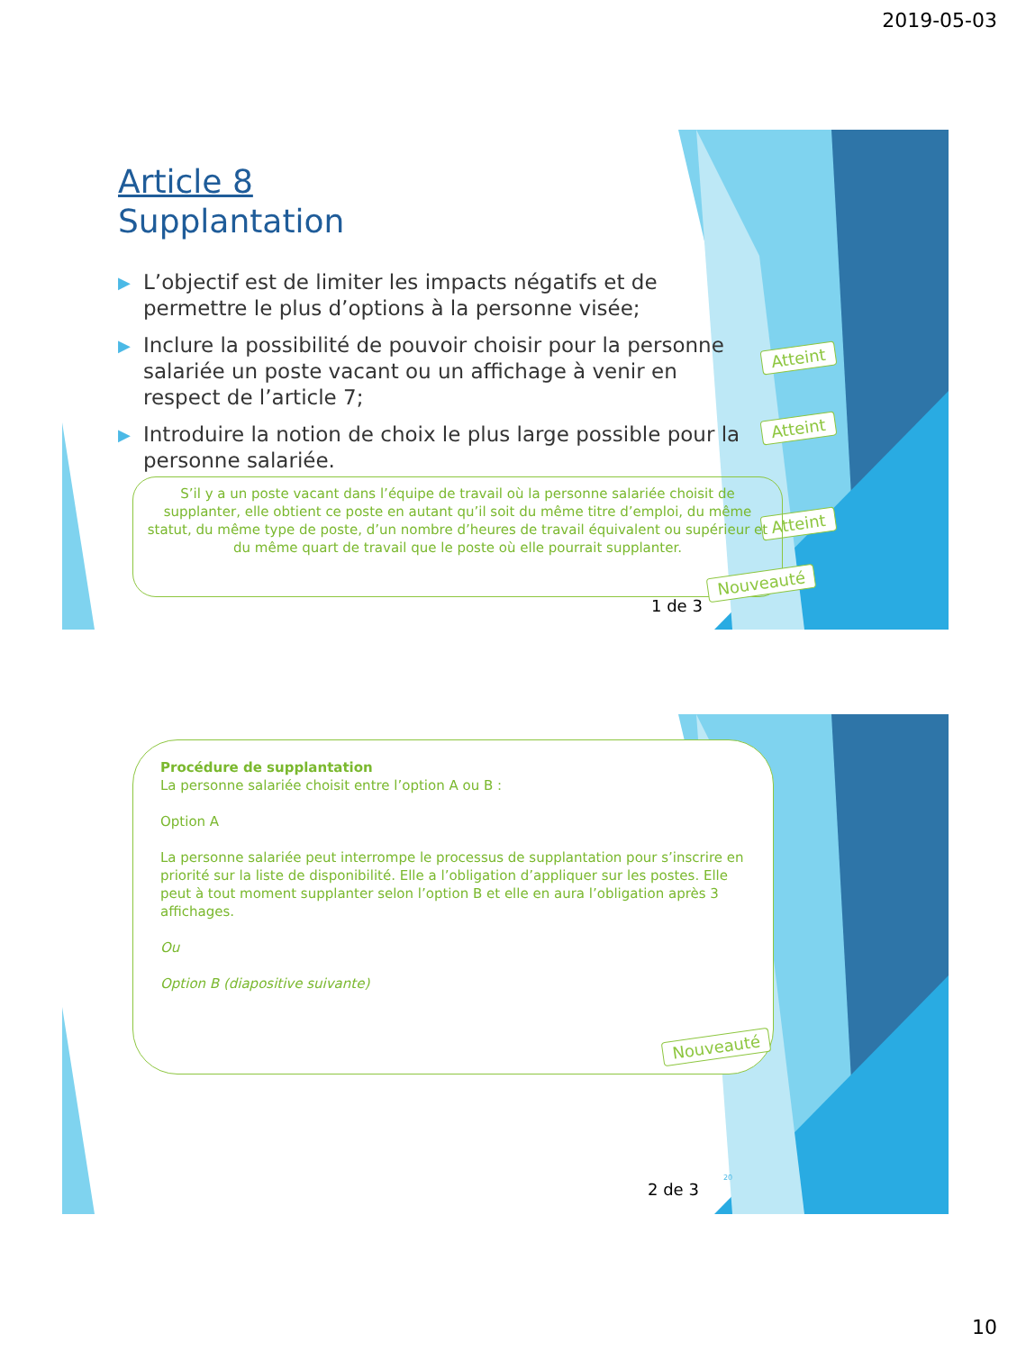2019-05-03
Article 8
Supplantation
▶ L’objectif est de limiter les impacts négatifs et de permettre le plus d’options à la personne visée;
▶ Inclure la possibilité de pouvoir choisir pour la personne salariée un poste vacant ou un affichage à venir en respect de l’article 7;
▶ Introduire la notion de choix le plus large possible pour la personne salariée.
Atteint
Atteint
Atteint
S’il y a un poste vacant dans l’équipe de travail où la personne salariée choisit de supplanter, elle obtient ce poste en autant qu’il soit du même titre d’emploi, du même statut, du même type de poste, d’un nombre d’heures de travail équivalent ou supérieur et du même quart de travail que le poste où elle pourrait supplanter.
Nouveauté
1 de 3
Procédure de supplantation
La personne salariée choisit entre l’option A ou B :
Option A
La personne salariée peut interrompe le processus de supplantation pour s’inscrire en priorité sur la liste de disponibilité. Elle a l’obligation d’appliquer sur les postes. Elle peut à tout moment supplanter selon l’option B et elle en aura l’obligation après 3 affichages.
Ou
Option B (diapositive suivante)
Nouveauté
2 de 3
20
10